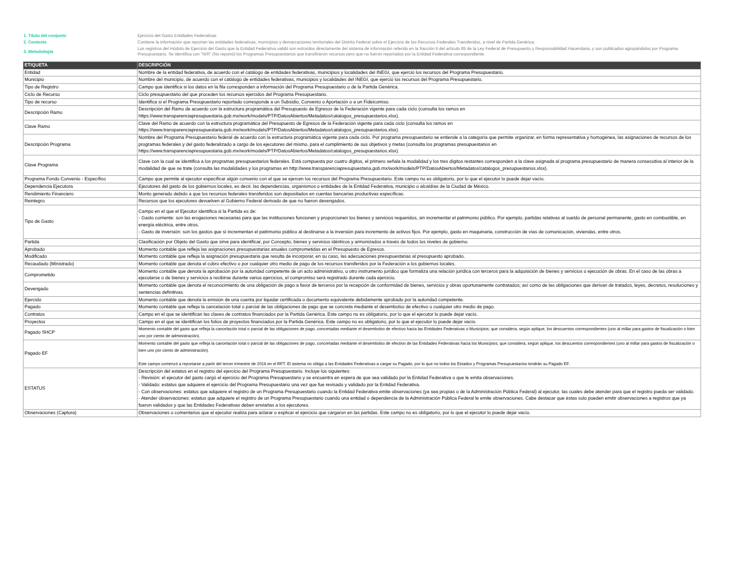1. Título del conjunto Ejercicio del Gasto Entidades Federativas
2. Contexto Contiene la información que reportan las entidades federativas, municipios y demarcaciones territoriales del Distrito Federal sobre el Ejercicio de los Recursos Federales Transferidos, a nivel de Partida Genérica.
3. Metodología Los registros del módulo de Ejercicio del Gasto que la Entidad Federativa validó son extraídos directamente del sistema de información referido en la fracción II del artículo 85 de la Ley Federal de Presupuesto y Responsabilidad Hacendaria, y son publicados agrupándolos por Programa Presupuestario. Se identifica con "N/R" (No reportó) los Programas Presupuestarios que transfirieron recursos pero que no fueron reportados por la Entidad Federativa correspondiente.
| ETIQUETA | DESCRIPCIÓN |
| --- | --- |
| Entidad | Nombre de la entidad federativa, de acuerdo con el catálogo de entidades federativas, municipios y localidades del INEGI, que ejerció los recursos del Programa Presupuestario. |
| Municipio | Nombre del municipio, de acuerdo con el catálogo de entidades federativas, municipios y localidades del INEGI, que ejerció los recursos del Programa Presupuestario. |
| Tipo de Registro | Campo que identifica si los datos en la fila corresponden a información del Programa Presupuestario o de la Partida Genérica. |
| Ciclo de Recurso | Ciclo presupuestario del que proceden los recursos ejercidos del Programa Presupuestario. |
| Tipo de recurso | Identifica si el Programa Presupuestario reportado corresponde a un Subsidio, Convenio o Aportación o a un Fideicomiso. |
| Descripción Ramo | Descripción del Ramo de acuerdo con la estructura programática del Presupuesto de Egresos de la Federación vigente para cada ciclo (consulta los ramos en https://www.transparenciapresupuestaria.gob.mx/work/models/PTP/DatosAbiertos/Metadatos/catalogos_presupuestarios.xlsx). |
| Clave Ramo | Clave del Ramo de acuerdo con la estructura programática del Presupuesto de Egresos de la Federación vigente para cada ciclo (consulta los ramos en https://www.transparenciapresupuestaria.gob.mx/work/models/PTP/DatosAbiertos/Metadatos/catalogos_presupuestarios.xlsx). |
| Descripción Programa | Nombre del Programa Presupuestario federal de acuerdo con la estructura programática vigente para cada ciclo. Por programa presupuestario se entiende a la categoría que permite organizar, en forma representativa y homogénea, las asignaciones de recursos de los programas federales y del gasto federalizado a cargo de los ejecutores del mismo, para el cumplimiento de sus objetivos y metas (consulta los programas presupuestarios en https://www.transparenciapresupuestaria.gob.mx/work/models/PTP/DatosAbiertos/Metadatos/catalogos_presupuestarios.xlsx). |
| Clave Programa | Clave con la cual se identifica a los programas presupuestarios federales. Está compuesta por cuatro dígitos, el primero señala la modalidad y los tres dígitos restantes corresponden a la clave asignada al programa presupuestario de manera consecutiva al interior de la modalidad de que se trate (consulta las modalidades y los programas en http://www.transparenciapresupuestaria.gob.mx/work/models/PTP/DatosAbiertos/Metadatos/catalogos_presupuestarios.xlsx). |
| Programa Fondo Convenio - Específico | Campo que permite al ejecutor especificar algún convenio con el que se ejercen los recursos del Programa Presupuestario. Este campo no es obligatorio, por lo que el ejecutor lo puede dejar vacío. |
| Dependencia Ejecutora | Ejecutores del gasto de los gobiernos locales, es decir, las dependencias, organismos o entidades de la Entidad Federativa, municipio o alcaldías de la Ciudad de México. |
| Rendimiento Financiero | Monto generado debido a que los recursos federales transferidos son depositados en cuentas bancarias productivas específicas. |
| Reintegro | Recursos que los ejecutores devuelven al Gobierno Federal derivado de que no fueron devengados. |
| Tipo de Gasto | Campo en el que el Ejecutor identifica si la Partida es de: - Gasto corriente: son las erogaciones necesarias para que las instituciones funcionen y proporcionen los bienes y servicios requeridos, sin incrementar el patrimonio público. Por ejemplo, partidas relativas al sueldo de personal permanente, gasto en combustible, en energía eléctrica, entre otros. - Gasto de inversión: son los gastos que sí incrementan el patrimonio público al destinarse a la inversión para incremento de activos fijos. Por ejemplo, gasto en maquinaria, construcción de vías de comunicación, viviendas, entre otros. |
| Partida | Clasificación por Objeto del Gasto que sirve para identificar, por Concepto, bienes y servicios idénticos y armonizados a través de todos los niveles de gobierno. |
| Aprobado | Momento contable que refleja las asignaciones presupuestarias anuales comprometidas en el Presupuesto de Egresos. |
| Modificado | Momento contable que refleja la asignación presupuestaria que resulta de incorporar, en su caso, las adecuaciones presupuestarias al presupuesto aprobado. |
| Recaudado (Ministrado) | Momento contable que denota el cobro efectivo o por cualquier otro medio de pago de los recursos transferidos por la Federación a los gobiernos locales. |
| Comprometido | Momento contable que denota la aprobación por la autoridad competente de un acto administrativo, u otro instrumento jurídico que formaliza una relación jurídica con terceros para la adquisición de bienes y servicios o ejecución de obras. En el caso de las obras a ejecutarse o de bienes y servicios a recibirse durante varios ejercicios, el compromiso será registrado durante cada ejercicio. |
| Devengado | Momento contable que denota el reconocimiento de una obligación de pago a favor de terceros por la recepción de conformidad de bienes, servicios y obras oportunamente contratados; así como de las obligaciones que derivan de tratados, leyes, decretos, resoluciones y sentencias definitivas. |
| Ejercido | Momento contable que denota la emisión de una cuenta por liquidar certificada o documento equivalente debidamente aprobado por la autoridad competente. |
| Pagado | Momento contable que refleja la cancelación total o parcial de las obligaciones de pago que se concreta mediante el desembolso de efectivo o cualquier otro medio de pago. |
| Contratos | Campo en el que se identifican las claves de contratos financiados por la Partida Genérica. Este campo no es obligatorio, por lo que el ejecutor lo puede dejar vacío. |
| Proyectos | Campo en el que se identifican los folios de proyectos financiados por la Partida Genérica. Este campo no es obligatorio, por lo que el ejecutor lo puede dejar vacío. |
| Pagado SHCP | Momento contable del gasto que refleja la cancelación total o parcial de las obligaciones de pago, concretadas mediante el desembolso de efectivo hacia las Entidades Federativas o Municipios; que considera, según aplique, los descuentos correspondientes (uno al millar para gastos de fiscalización o bien uno por ciento de administración). |
| Pagado EF | Momento contable del gasto que refleja la cancelación total o parcial de las obligaciones de pago, concretadas mediante el desembolso de efectivo de las Entidades Federativas hacia los Municipios; que considera, según aplique, los descuentos correspondientes (uno al millar para gastos de fiscalización o bien uno por ciento de administración). Este campo comenzó a reportarse a partir del tercer trimestre de 2018 en el RFT. El sistema no obliga a las Entidades Federativas a cargar su Pagado, por lo que no todos los Estados y Programas Presupuestarios tendrán su Pagado EF. |
| ESTATUS | Descripción del estatus en el registro del ejercicio del Programa Presupuestario. Incluye los siguientes: - Revisión: el ejecutor del gasto cargó el ejercicio del Programa Presupuestario y se encuentra en espera de que sea validado por la Entidad Federativa o que le emita observaciones. - Validado: estatus que adquiere el ejercicio del Programa Presupuestario una vez que fue revisado y validado por la Entidad Federativa. - Con observaciones: estatus que adquiere el registro de un Programa Presupuestario cuando la Entidad Federativa emite observaciones (ya sea propias o de la Administración Pública Federal) al ejecutor, las cuales debe atender para que el registro pueda ser validado. - Atender observaciones: estatus que adquiere el registro de un Programa Presupuestario cuando una entidad o dependencia de la Administración Pública Federal le emite observaciones. Cabe destacar que éstas solo pueden emitir observaciones a registros que ya fueron validados y que las Entidades Federativas deben enviarlas a los ejecutores. |
| Observaciones (Captura) | Observaciones o comentarios que el ejecutor realiza para aclarar o explicar el ejercicio que cargaron en las partidas. Este campo no es obligatorio, por lo que el ejecutor lo puede dejar vacío. |